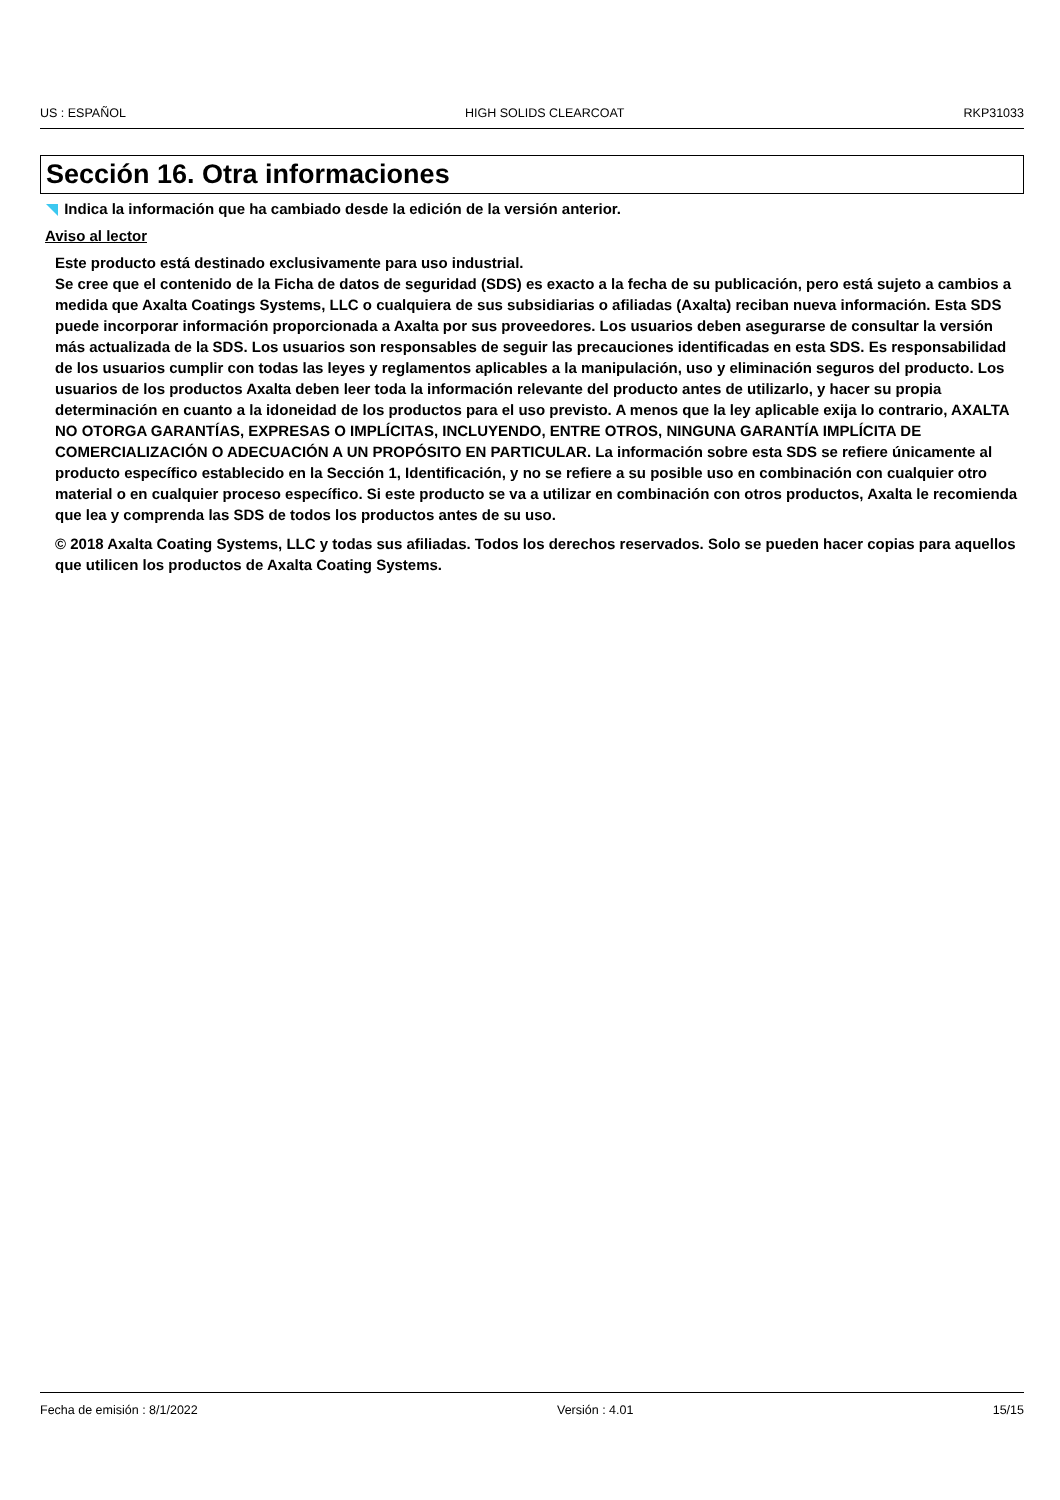US : ESPAÑOL HIGH SOLIDS CLEARCOAT RKP31033
Sección 16. Otra informaciones
Indica la información que ha cambiado desde la edición de la versión anterior.
Aviso al lector
Este producto está destinado exclusivamente para uso industrial.
Se cree que el contenido de la Ficha de datos de seguridad (SDS) es exacto a la fecha de su publicación, pero está sujeto a cambios a medida que Axalta Coatings Systems, LLC o cualquiera de sus subsidiarias o afiliadas (Axalta) reciban nueva información. Esta SDS puede incorporar información proporcionada a Axalta por sus proveedores. Los usuarios deben asegurarse de consultar la versión más actualizada de la SDS. Los usuarios son responsables de seguir las precauciones identificadas en esta SDS. Es responsabilidad de los usuarios cumplir con todas las leyes y reglamentos aplicables a la manipulación, uso y eliminación seguros del producto. Los usuarios de los productos Axalta deben leer toda la información relevante del producto antes de utilizarlo, y hacer su propia determinación en cuanto a la idoneidad de los productos para el uso previsto. A menos que la ley aplicable exija lo contrario, AXALTA NO OTORGA GARANTÍAS, EXPRESAS O IMPLÍCITAS, INCLUYENDO, ENTRE OTROS, NINGUNA GARANTÍA IMPLÍCITA DE COMERCIALIZACIÓN O ADECUACIÓN A UN PROPÓSITO EN PARTICULAR. La información sobre esta SDS se refiere únicamente al producto específico establecido en la Sección 1, Identificación, y no se refiere a su posible uso en combinación con cualquier otro material o en cualquier proceso específico. Si este producto se va a utilizar en combinación con otros productos, Axalta le recomienda que lea y comprenda las SDS de todos los productos antes de su uso.
© 2018 Axalta Coating Systems, LLC y todas sus afiliadas. Todos los derechos reservados. Solo se pueden hacer copias para aquellos que utilicen los productos de Axalta Coating Systems.
Fecha de emisión : 8/1/2022 Versión : 4.01 15/15